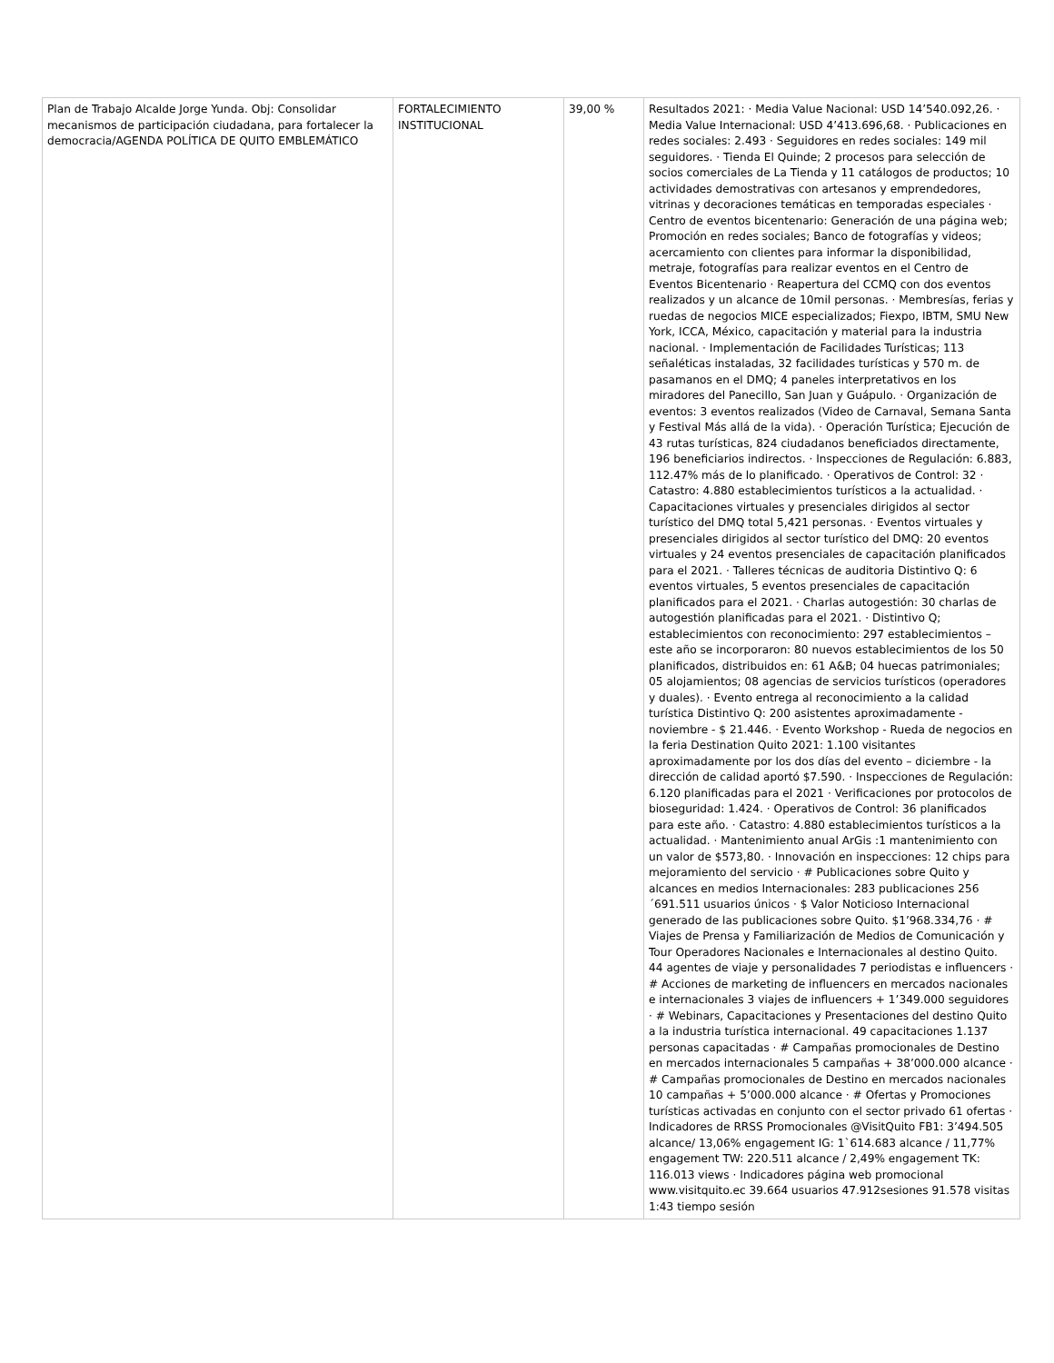| Plan de Trabajo Alcalde Jorge Yunda. Obj: Consolidar mecanismos de participación ciudadana, para fortalecer la democracia/AGENDA POLÍTICA DE QUITO EMBLEMÁTICO | FORTALECIMIENTO INSTITUCIONAL | 39,00 % | Resultados 2021: · Media Value Nacional: USD 14’540.092,26. · Media Value Internacional: USD 4’413.696,68. · Publicaciones en redes sociales: 2.493 · Seguidores en redes sociales: 149 mil seguidores. · Tienda El Quinde; 2 procesos para selección de socios comerciales de La Tienda y 11 catálogos de productos; 10 actividades demostrativas con artesanos y emprendedores, vitrinas y decoraciones temáticas en temporadas especiales · Centro de eventos bicentenario: Generación de una página web; Promoción en redes sociales; Banco de fotografías y videos; acercamiento con clientes para informar la disponibilidad, metraje, fotografías para realizar eventos en el Centro de Eventos Bicentenario · Reapertura del CCMQ con dos eventos realizados y un alcance de 10mil personas. · Membresías, ferias y ruedas de negocios MICE especializados; Fiexpo, IBTM, SMU New York, ICCA, México, capacitación y material para la industria nacional. · Implementación de Facilidades Turísticas; 113 señaléticas instaladas, 32 facilidades turísticas y 570 m. de pasamanos en el DMQ; 4 paneles interpretativos en los miradores del Panecillo, San Juan y Guápulo. · Organización de eventos: 3 eventos realizados (Video de Carnaval, Semana Santa y Festival Más allá de la vida). · Operación Turística; Ejecución de 43 rutas turísticas, 824 ciudadanos beneficiados directamente, 196 beneficiarios indirectos. · Inspecciones de Regulación: 6.883, 112.47% más de lo planificado. · Operativos de Control: 32 · Catastro: 4.880 establecimientos turísticos a la actualidad. · Capacitaciones virtuales y presenciales dirigidos al sector turístico del DMQ total 5,421 personas. · Eventos virtuales y presenciales dirigidos al sector turístico del DMQ: 20 eventos virtuales y 24 eventos presenciales de capacitación planificados para el 2021. · Talleres técnicas de auditoria Distintivo Q: 6 eventos virtuales, 5 eventos presenciales de capacitación planificados para el 2021. · Charlas autogestión: 30 charlas de autogestión planificadas para el 2021. · Distintivo Q; establecimientos con reconocimiento: 297 establecimientos – este año se incorporaron: 80 nuevos establecimientos de los 50 planificados, distribuidos en: 61 A&B; 04 huecas patrimoniales; 05 alojamientos; 08 agencias de servicios turísticos (operadores y duales). · Evento entrega al reconocimiento a la calidad turística Distintivo Q: 200 asistentes aproximadamente - noviembre - $ 21.446. · Evento Workshop - Rueda de negocios en la feria Destination Quito 2021: 1.100 visitantes aproximadamente por los dos días del evento – diciembre - la dirección de calidad aportó $7.590. · Inspecciones de Regulación: 6.120 planificadas para el 2021 · Verificaciones por protocolos de bioseguridad: 1.424. · Operativos de Control: 36 planificados para este año. · Catastro: 4.880 establecimientos turísticos a la actualidad. · Mantenimiento anual ArGis :1 mantenimiento con un valor de $573,80. · Innovación en inspecciones: 12 chips para mejoramiento del servicio · # Publicaciones sobre Quito y alcances en medios Internacionales: 283 publicaciones 256´691.511 usuarios únicos · $ Valor Noticioso Internacional generado de las publicaciones sobre Quito. $1’968.334,76 · # Viajes de Prensa y Familiarización de Medios de Comunicación y Tour Operadores Nacionales e Internacionales al destino Quito. 44 agentes de viaje y personalidades 7 periodistas e influencers · # Acciones de marketing de influencers en mercados nacionales e internacionales 3 viajes de influencers + 1’349.000 seguidores · # Webinars, Capacitaciones y Presentaciones del destino Quito a la industria turística internacional. 49 capacitaciones 1.137 personas capacitadas · # Campañas promocionales de Destino en mercados internacionales 5 campañas + 38’000.000 alcance · # Campañas promocionales de Destino en mercados nacionales 10 campañas + 5’000.000 alcance · # Ofertas y Promociones turísticas activadas en conjunto con el sector privado 61 ofertas · Indicadores de RRSS Promocionales @VisitQuito FB1: 3’494.505 alcance/ 13,06% engagement IG: 1`614.683 alcance / 11,77% engagement TW: 220.511 alcance / 2,49% engagement TK: 116.013 views · Indicadores página web promocional www.visitquito.ec 39.664 usuarios 47.912sesiones 91.578 visitas 1:43 tiempo sesión |